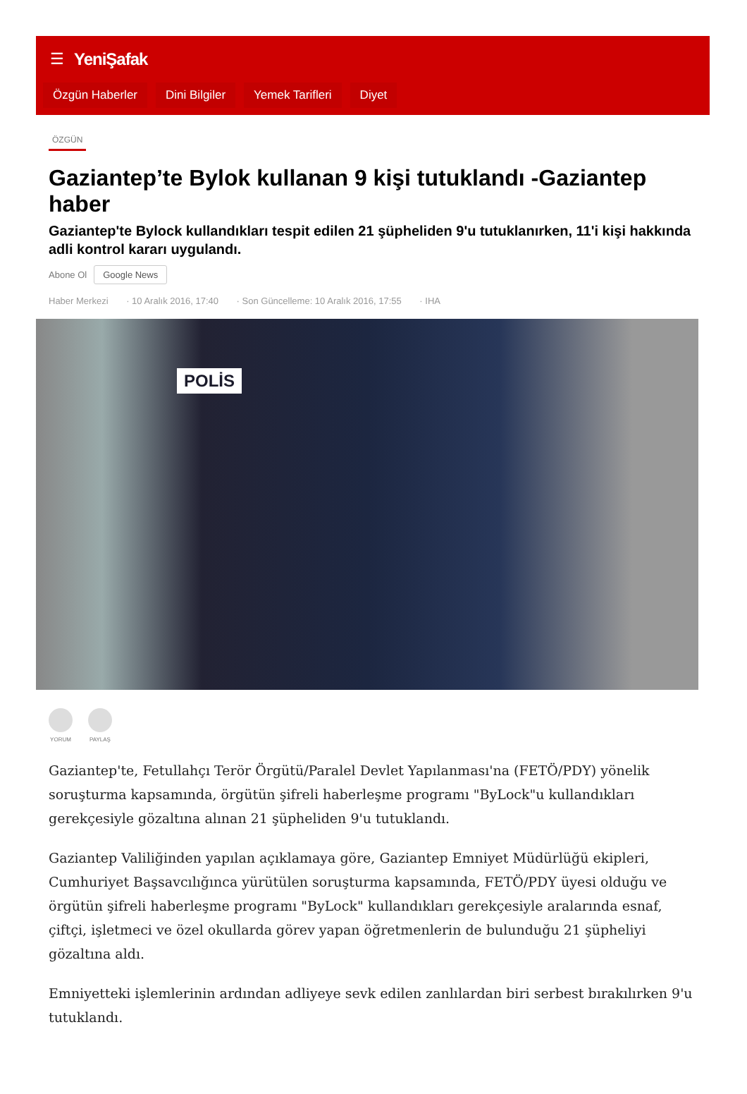☰ YeniŞafak
Özgün Haberler Dini Bilgiler Yemek Tarifleri Diyet
ÖZGÜN
Gaziantep’te Bylok kullanan 9 kişi tutuklandı -Gaziantep haber
Gaziantep'te Bylock kullandıkları tespit edilen 21 şüpheliden 9'u tutuklanırken, 11'i kişi hakkında adli kontrol kararı uygulandı.
Abone Ol Google News
Haber Merkezi · 10 Aralık 2016, 17:40 · Son Güncelleme: 10 Aralık 2016, 17:55 · IHA
POLİS
YORUM PAYLAŞ
Gaziantep'te, Fetullahçı Terör Örgütü/Paralel Devlet Yapılanması'na (FETÖ/PDY) yönelik soruşturma kapsamında, örgütün şifreli haberleşme programı "ByLock"u kullandıkları gerekçesiyle gözaltına alınan 21 şüpheliden 9'u tutuklandı.
Gaziantep Valiliğinden yapılan açıklamaya göre, Gaziantep Emniyet Müdürlüğü ekipleri, Cumhuriyet Başsavcılığınca yürütülen soruşturma kapsamında, FETÖ/PDY üyesi olduğu ve örgütün şifreli haberleşme programı "ByLock" kullandıkları gerekçesiyle aralarında esnaf, çiftçi, işletmeci ve özel okullarda görev yapan öğretmenlerin de bulunduğu 21 şüpheliyi gözaltına aldı.
Emniyetteki işlemlerinin ardından adliyeye sevk edilen zanlılardan biri serbest bırakılırken 9'u tutuklandı.